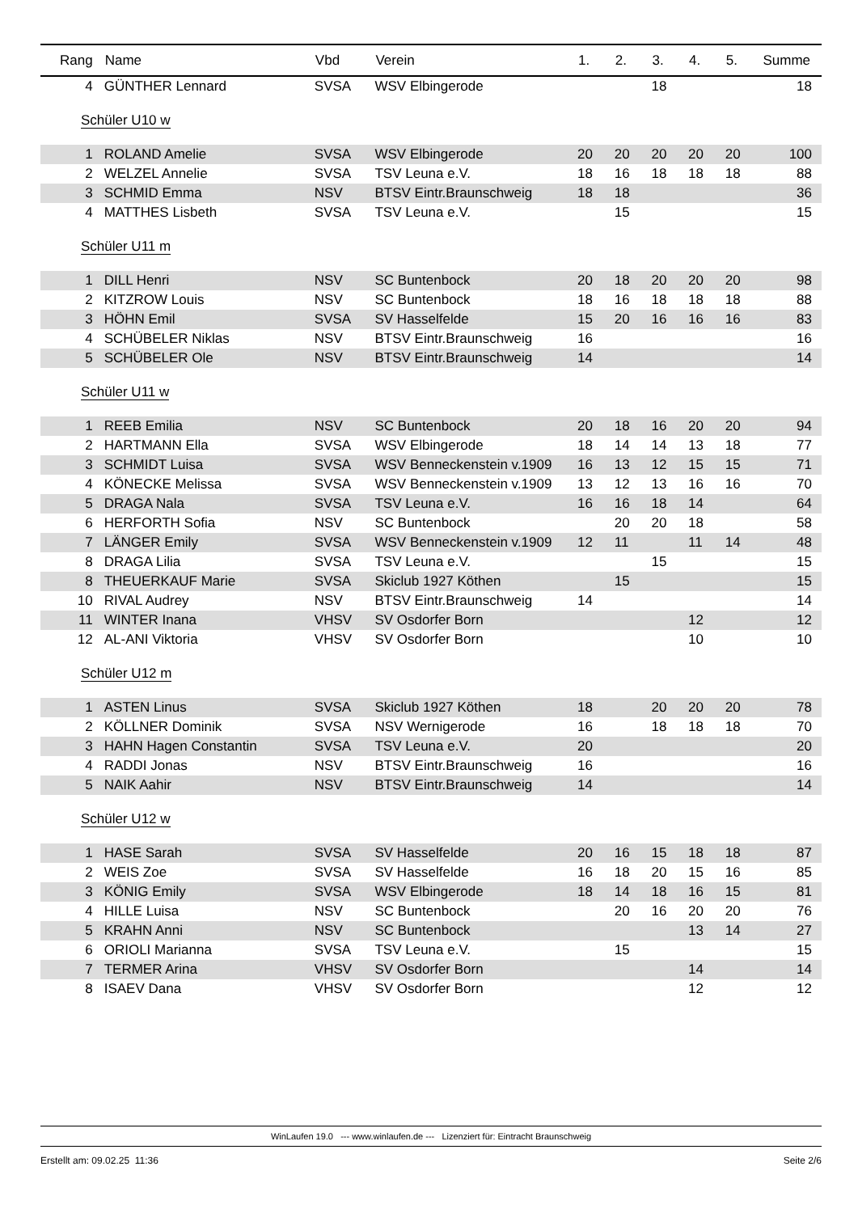| Rang | Name | Vbd | Verein | 1. | 2. | 3. | 4. | 5. | Summe |
| --- | --- | --- | --- | --- | --- | --- | --- | --- | --- |
| 4 | GÜNTHER Lennard | SVSA | WSV Elbingerode | | | 18 | | | 18 |
| Schüler U10 w | | | | | | | | | |
| 1 | ROLAND Amelie | SVSA | WSV Elbingerode | 20 | 20 | 20 | 20 | 20 | 100 |
| 2 | WELZEL Annelie | SVSA | TSV Leuna e.V. | 18 | 16 | 18 | 18 | 18 | 88 |
| 3 | SCHMID Emma | NSV | BTSV Eintr.Braunschweig | 18 | 18 | | | | 36 |
| 4 | MATTHES Lisbeth | SVSA | TSV Leuna e.V. | | 15 | | | | 15 |
| Schüler U11 m | | | | | | | | | |
| 1 | DILL Henri | NSV | SC Buntenbock | 20 | 18 | 20 | 20 | 20 | 98 |
| 2 | KITZROW Louis | NSV | SC Buntenbock | 18 | 16 | 18 | 18 | 18 | 88 |
| 3 | HÖHN Emil | SVSA | SV Hasselfelde | 15 | 20 | 16 | 16 | 16 | 83 |
| 4 | SCHÜBELER Niklas | NSV | BTSV Eintr.Braunschweig | 16 | | | | | 16 |
| 5 | SCHÜBELER Ole | NSV | BTSV Eintr.Braunschweig | 14 | | | | | 14 |
| Schüler U11 w | | | | | | | | | |
| 1 | REEB Emilia | NSV | SC Buntenbock | 20 | 18 | 16 | 20 | 20 | 94 |
| 2 | HARTMANN Ella | SVSA | WSV Elbingerode | 18 | 14 | 14 | 13 | 18 | 77 |
| 3 | SCHMIDT Luisa | SVSA | WSV Benneckenstein v.1909 | 16 | 13 | 12 | 15 | 15 | 71 |
| 4 | KÖNECKE Melissa | SVSA | WSV Benneckenstein v.1909 | 13 | 12 | 13 | 16 | 16 | 70 |
| 5 | DRAGA Nala | SVSA | TSV Leuna e.V. | 16 | 16 | 18 | 14 | | 64 |
| 6 | HERFORTH Sofia | NSV | SC Buntenbock | | 20 | 20 | 18 | | 58 |
| 7 | LÄNGER Emily | SVSA | WSV Benneckenstein v.1909 | 12 | 11 | | 11 | 14 | 48 |
| 8 | DRAGA Lilia | SVSA | TSV Leuna e.V. | | | 15 | | | 15 |
| 8 | THEUERKAUF Marie | SVSA | Skiclub 1927 Köthen | | 15 | | | | 15 |
| 10 | RIVAL Audrey | NSV | BTSV Eintr.Braunschweig | 14 | | | | | 14 |
| 11 | WINTER Inana | VHSV | SV Osdorfer Born | | | | 12 | | 12 |
| 12 | AL-ANI Viktoria | VHSV | SV Osdorfer Born | | | | 10 | | 10 |
| Schüler U12 m | | | | | | | | | |
| 1 | ASTEN Linus | SVSA | Skiclub 1927 Köthen | 18 | | 20 | 20 | 20 | 78 |
| 2 | KÖLLNER Dominik | SVSA | NSV Wernigerode | 16 | | 18 | 18 | 18 | 70 |
| 3 | HAHN Hagen Constantin | SVSA | TSV Leuna e.V. | 20 | | | | | 20 |
| 4 | RADDI Jonas | NSV | BTSV Eintr.Braunschweig | 16 | | | | | 16 |
| 5 | NAIK Aahir | NSV | BTSV Eintr.Braunschweig | 14 | | | | | 14 |
| Schüler U12 w | | | | | | | | | |
| 1 | HASE Sarah | SVSA | SV Hasselfelde | 20 | 16 | 15 | 18 | 18 | 87 |
| 2 | WEIS Zoe | SVSA | SV Hasselfelde | 16 | 18 | 20 | 15 | 16 | 85 |
| 3 | KÖNIG Emily | SVSA | WSV Elbingerode | 18 | 14 | 18 | 16 | 15 | 81 |
| 4 | HILLE Luisa | NSV | SC Buntenbock | | 20 | 16 | 20 | 20 | 76 |
| 5 | KRAHN Anni | NSV | SC Buntenbock | | | | 13 | 14 | 27 |
| 6 | ORIOLI Marianna | SVSA | TSV Leuna e.V. | | 15 | | | | 15 |
| 7 | TERMER Arina | VHSV | SV Osdorfer Born | | | | 14 | | 14 |
| 8 | ISAEV Dana | VHSV | SV Osdorfer Born | | | | 12 | | 12 |
WinLaufen 19.0 --- www.winlaufen.de --- Lizenziert für: Eintracht Braunschweig
Erstellt am: 09.02.25 11:36 Seite 2/6